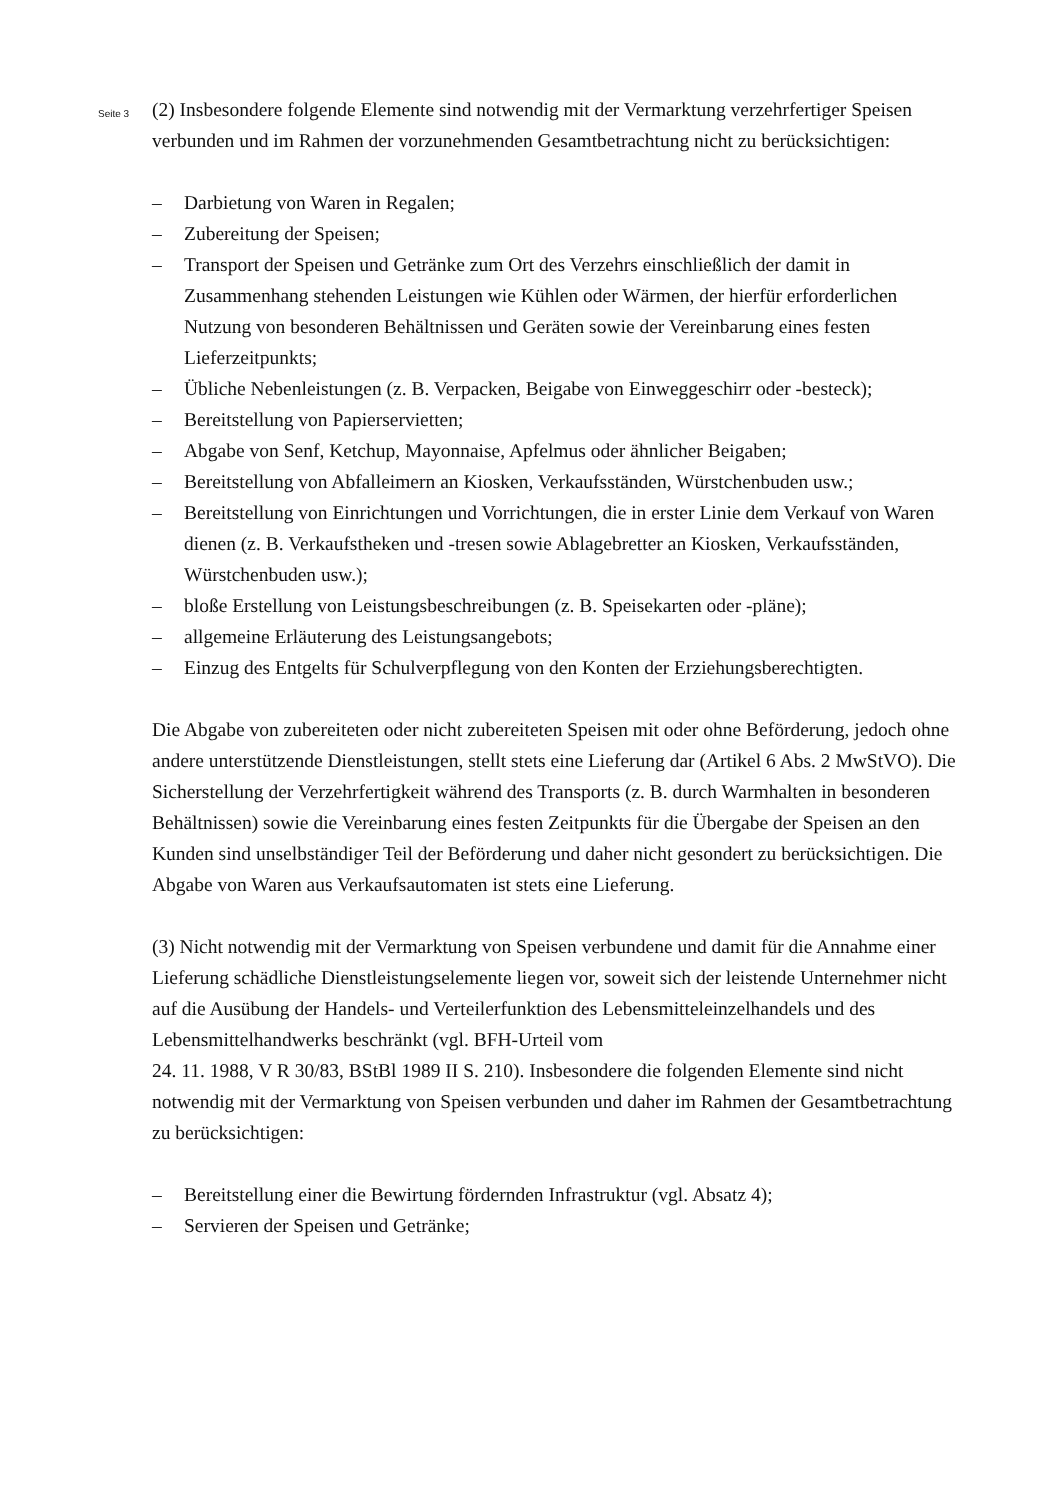Seite 3
(2) Insbesondere folgende Elemente sind notwendig mit der Vermarktung verzehrfertiger Speisen verbunden und im Rahmen der vorzunehmenden Gesamtbetrachtung nicht zu berück­sichtigen:
– Darbietung von Waren in Regalen;
– Zubereitung der Speisen;
– Transport der Speisen und Getränke zum Ort des Verzehrs einschließlich der damit in Zusammenhang stehenden Leistungen wie Kühlen oder Wärmen, der hierfür erforderli­chen Nutzung von besonderen Behältnissen und Geräten sowie der Vereinbarung eines festen Lieferzeitpunkts;
– Übliche Nebenleistungen (z. B. Verpacken, Beigabe von Einweggeschirr oder -besteck);
– Bereitstellung von Papierservietten;
– Abgabe von Senf, Ketchup, Mayonnaise, Apfelmus oder ähnlicher Beigaben;
– Bereitstellung von Abfalleimern an Kiosken, Verkaufsständen, Würstchenbuden usw.;
– Bereitstellung von Einrichtungen und Vorrichtungen, die in erster Linie dem Verkauf von Waren dienen (z. B. Verkaufstheken und -tresen sowie Ablagebretter an Kiosken, Ver­kaufsständen, Würstchenbuden usw.);
– bloße Erstellung von Leistungsbeschreibungen (z. B. Speisekarten oder -pläne);
– allgemeine Erläuterung des Leistungsangebots;
– Einzug des Entgelts für Schulverpflegung von den Konten der Erziehungsberechtigten.
Die Abgabe von zubereiteten oder nicht zubereiteten Speisen mit oder ohne Beförderung, jedoch ohne andere unterstützende Dienstleistungen, stellt stets eine Lieferung dar (Artikel 6 Abs. 2 MwStVO). Die Sicherstellung der Verzehrfertigkeit während des Transports (z. B. durch Warmhalten in besonderen Behältnissen) sowie die Vereinbarung eines festen Zeit­punkts für die Übergabe der Speisen an den Kunden sind unselbständiger Teil der Beförde­rung und daher nicht gesondert zu berücksichtigen. Die Abgabe von Waren aus Verkaufsau­tomaten ist stets eine Lieferung.
(3) Nicht notwendig mit der Vermarktung von Speisen verbundene und damit für die Annah­me einer Lieferung schädliche Dienstleistungselemente liegen vor, soweit sich der leistende Unternehmer nicht auf die Ausübung der Handels- und Verteilerfunktion des Lebensmittel­einzelhandels und des Lebensmittelhandwerks beschränkt (vgl. BFH-Urteil vom
24. 11. 1988, V R 30/83, BStBl 1989 II S. 210). Insbesondere die folgenden Elemente sind nicht notwendig mit der Vermarktung von Speisen verbunden und daher im Rahmen der Gesamtbetrachtung zu berücksichtigen:
– Bereitstellung einer die Bewirtung fördernden Infrastruktur (vgl. Absatz 4);
– Servieren der Speisen und Getränke;